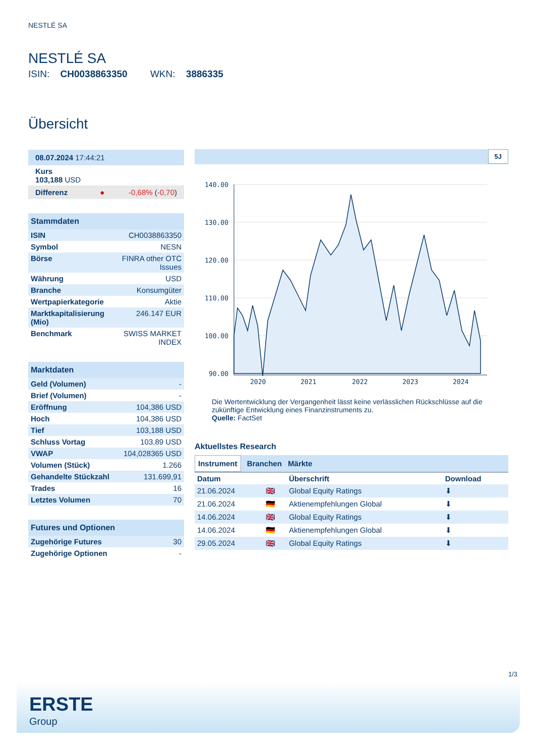NESTLÉ SA
NESTLÉ SA
ISIN: CH0038863350 WKN: 3886335
Übersicht
| 08.07.2024 17:44:21 |
| Kurs 103,188 USD |
| Differenz ● -0,68% ( -0,70 ) |
Stammdaten
| ISIN | CH0038863350 |
| Symbol | NESN |
| Börse | FINRA other OTC Issues |
| Währung | USD |
| Branche | Konsumgüter |
| Wertpapierkategorie | Aktie |
| Marktkapitalisierung (Mio) | 246.147 EUR |
| Benchmark | SWISS MARKET INDEX |
Marktdaten
| Geld (Volumen) | - |
| Brief (Volumen) | - |
| Eröffnung | 104,386 USD |
| Hoch | 104,386 USD |
| Tief | 103,188 USD |
| Schluss Vortag | 103,89 USD |
| VWAP | 104,028365 USD |
| Volumen (Stück) | 1.266 |
| Gehandelte Stückzahl | 131.699,91 |
| Trades | 16 |
| Letztes Volumen | 70 |
Futures und Optionen
| Zugehörige Futures | 30 |
| Zugehörige Optionen | - |
5J
140.00
130.00
120.00
110.00
100.00
90.00
2020
2021
2022
2023
2024
Die Wertentwicklung der Vergangenheit lässt keine verlässlichen Rückschlüsse auf die zukünftige Entwicklung eines Finanzinstruments zu.
Quelle: FactSet
Aktuellstes Research
Instrument Branchen Märkte
| Datum | | Überschrift | Download |
| --- | --- | --- | --- |
| 21.06.2024 | 🇬🇧 | Global Equity Ratings | ⬇ |
| 21.06.2024 | 🇩🇪 | Aktienempfehlungen Global | ⬇ |
| 14.06.2024 | 🇬🇧 | Global Equity Ratings | ⬇ |
| 14.06.2024 | 🇩🇪 | Aktienempfehlungen Global | ⬇ |
| 29.05.2024 | 🇬🇧 | Global Equity Ratings | ⬇ |
1/3
ERSTE
Group